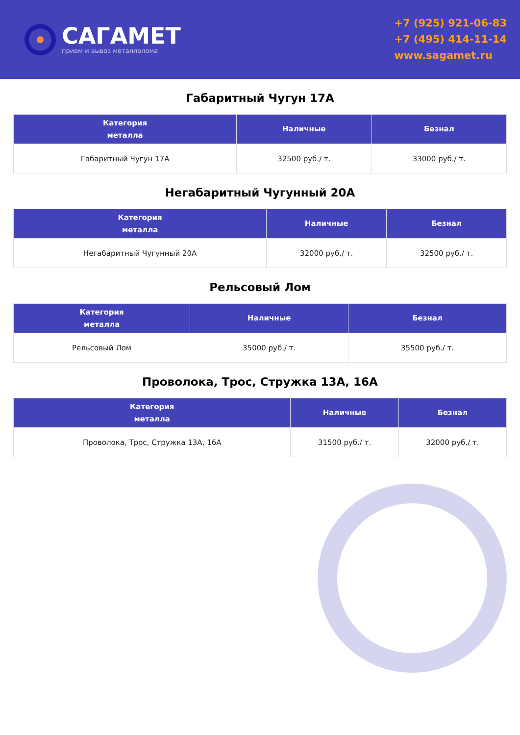САГАМЕТ
прием и вывоз металлолома
+7 (925) 921-06-83
+7 (495) 414-11-14
www.sagamet.ru
Габаритный Чугун 17А
| Категория металла | Наличные | Безнал |
| --- | --- | --- |
| Габаритный Чугун 17А | 32500 руб./ т. | 33000 руб./ т. |
Негабаритный Чугунный 20А
| Категория металла | Наличные | Безнал |
| --- | --- | --- |
| Негабаритный Чугунный 20А | 32000 руб./ т. | 32500 руб./ т. |
Рельсовый Лом
| Категория металла | Наличные | Безнал |
| --- | --- | --- |
| Рельсовый Лом | 35000 руб./ т. | 35500 руб./ т. |
Проволока, Трос, Стружка 13А, 16А
| Категория металла | Наличные | Безнал |
| --- | --- | --- |
| Проволока, Трос, Стружка 13А, 16А | 31500 руб./ т. | 32000 руб./ т. |